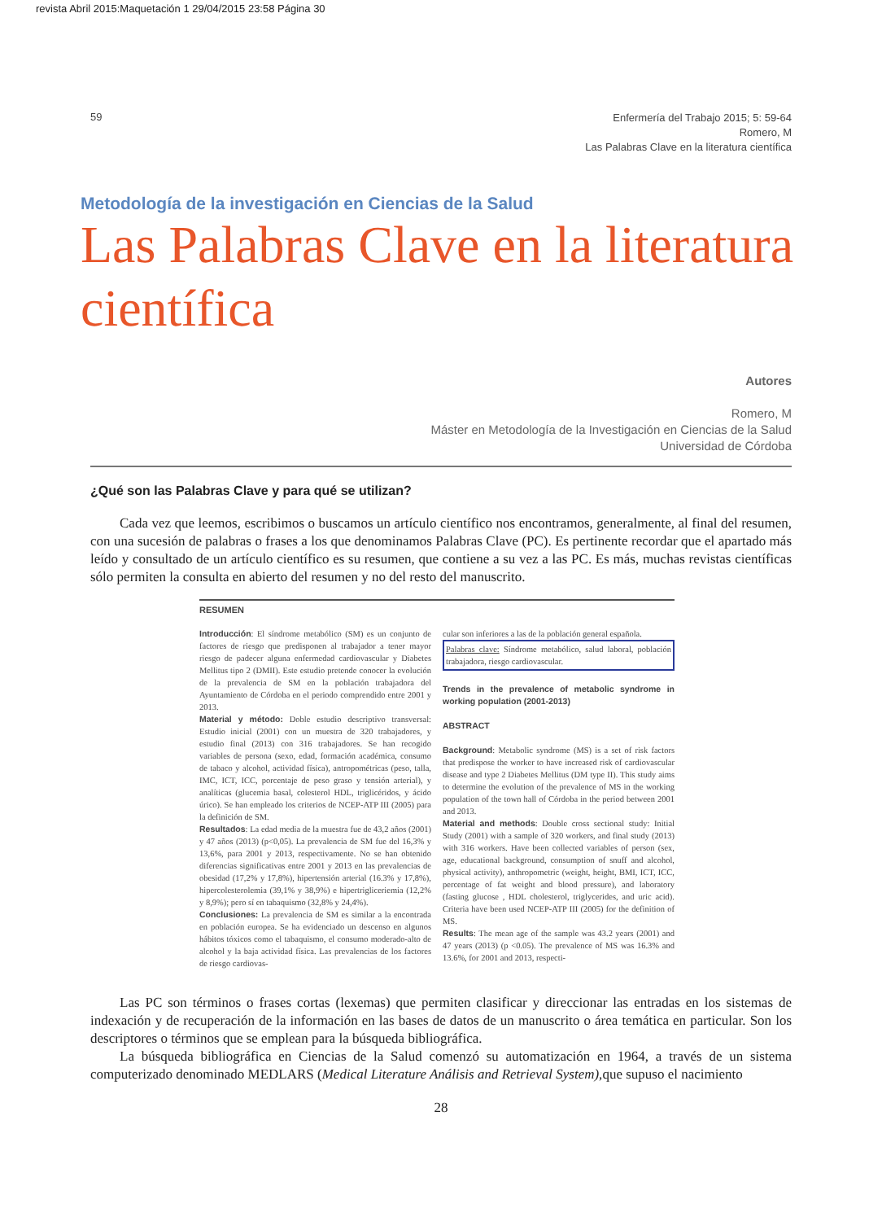revista Abril 2015:Maquetación 1 29/04/2015 23:58 Página 30
59
Enfermería del Trabajo 2015; 5: 59-64
Romero, M
Las Palabras Clave en la literatura científica
Metodología de la investigación en Ciencias de la Salud
Las Palabras Clave en la literatura científica
Autores
Romero, M
Máster en Metodología de la Investigación en Ciencias de la Salud
Universidad de Córdoba
¿Qué son las Palabras Clave y para qué se utilizan?
Cada vez que leemos, escribimos o buscamos un artículo científico nos encontramos, generalmente, al final del resumen, con una sucesión de palabras o frases a los que denominamos Palabras Clave (PC). Es pertinente recordar que el apartado más leído y consultado de un artículo científico es su resumen, que contiene a su vez a las PC. Es más, muchas revistas científicas sólo permiten la consulta en abierto del resumen y no del resto del manuscrito.
RESUMEN
Introducción: El síndrome metabólico (SM) es un conjunto de factores de riesgo que predisponen al trabajador a tener mayor riesgo de padecer alguna enfermedad cardiovascular y Diabetes Mellitus tipo 2 (DMII). Este estudio pretende conocer la evolución de la prevalencia de SM en la población trabajadora del Ayuntamiento de Córdoba en el periodo comprendido entre 2001 y 2013.
Material y método: Doble estudio descriptivo transversal: Estudio inicial (2001) con un muestra de 320 trabajadores, y estudio final (2013) con 316 trabajadores. Se han recogido variables de persona (sexo, edad, formación académica, consumo de tabaco y alcohol, actividad física), antropométricas (peso, talla, IMC, ICT, ICC, porcentaje de peso graso y tensión arterial), y analíticas (glucemia basal, colesterol HDL, triglicéridos, y ácido úrico). Se han empleado los criterios de NCEP-ATP III (2005) para la definición de SM.
Resultados: La edad media de la muestra fue de 43,2 años (2001) y 47 años (2013) (p<0,05). La prevalencia de SM fue del 16,3% y 13,6%, para 2001 y 2013, respectivamente. No se han obtenido diferencias significativas entre 2001 y 2013 en las prevalencias de obesidad (17,2% y 17,8%), hipertensión arterial (16.3% y 17,8%), hipercolesterolemia (39,1% y 38,9%) e hipertrigliceriemia (12,2% y 8,9%); pero sí en tabaquismo (32,8% y 24,4%).
Conclusiones: La prevalencia de SM es similar a la encontrada en población europea. Se ha evidenciado un descenso en algunos hábitos tóxicos como el tabaquismo, el consumo moderado-alto de alcohol y la baja actividad física. Las prevalencias de los factores de riesgo cardiovas-
cular son inferiores a las de la población general española.
Palabras clave: Síndrome metabólico, salud laboral, población trabajadora, riesgo cardiovascular.
Trends in the prevalence of metabolic syndrome in working population (2001-2013)
ABSTRACT
Background: Metabolic syndrome (MS) is a set of risk factors that predispose the worker to have increased risk of cardiovascular disease and type 2 Diabetes Mellitus (DM type II). This study aims to determine the evolution of the prevalence of MS in the working population of the town hall of Córdoba in the period between 2001 and 2013.
Material and methods: Double cross sectional study: Initial Study (2001) with a sample of 320 workers, and final study (2013) with 316 workers. Have been collected variables of person (sex, age, educational background, consumption of snuff and alcohol, physical activity), anthropometric (weight, height, BMI, ICT, ICC, percentage of fat weight and blood pressure), and laboratory (fasting glucose , HDL cholesterol, triglycerides, and uric acid). Criteria have been used NCEP-ATP III (2005) for the definition of MS.
Results: The mean age of the sample was 43.2 years (2001) and 47 years (2013) (p <0.05). The prevalence of MS was 16.3% and 13.6%, for 2001 and 2013, respecti-
Las PC son términos o frases cortas (lexemas) que permiten clasificar y direccionar las entradas en los sistemas de indexación y de recuperación de la información en las bases de datos de un manuscrito o área temática en particular. Son los descriptores o términos que se emplean para la búsqueda bibliográfica.
La búsqueda bibliográfica en Ciencias de la Salud comenzó su automatización en 1964, a través de un sistema computerizado denominado MEDLARS (Medical Literature Análisis and Retrieval System), que supuso el nacimiento
28